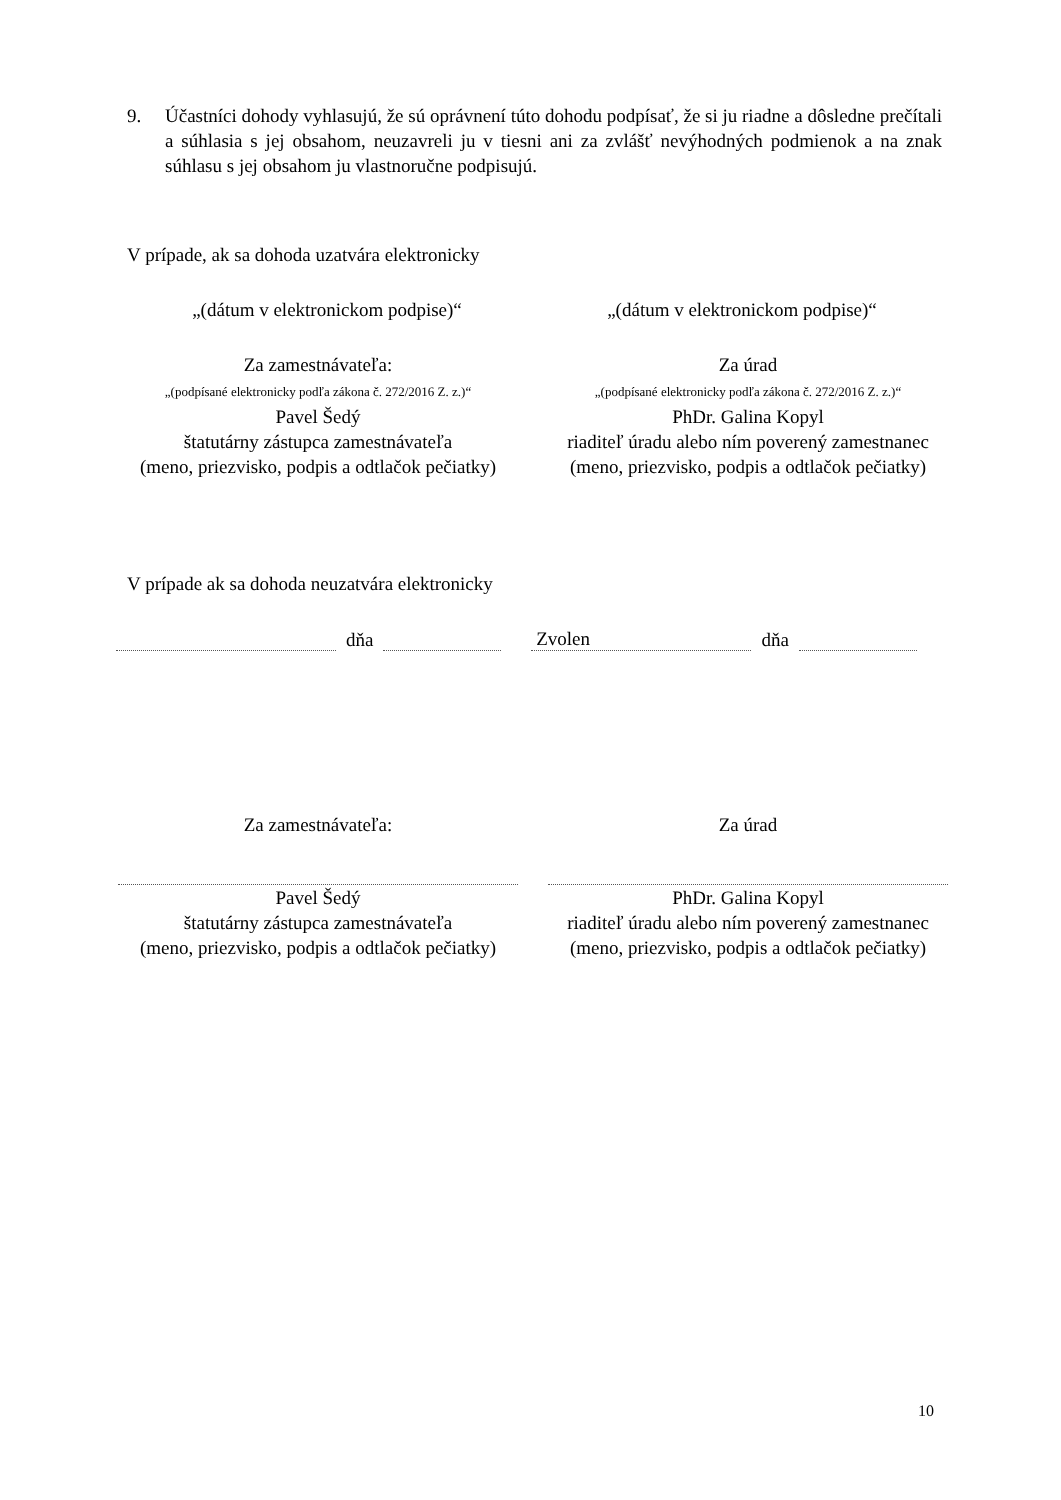9. Účastníci dohody vyhlasujú, že sú oprávnení túto dohodu podpísať, že si ju riadne a dôsledne prečítali a súhlasia s jej obsahom, neuzavreli ju v tiesni ani za zvlášť nevýhodných podmienok a na znak súhlasu s jej obsahom ju vlastnoručne podpisujú.
V prípade, ak sa dohoda uzatvára elektronicky
„(dátum v elektronickom podpise)“ „(dátum v elektronickom podpise)“
Za zamestnávateľa:
„(podpísané elektronicky podľa zákona č. 272/2016 Z. z.)“
Pavel Šedý
štatutárny zástupca zamestnávateľa
(meno, priezvisko, podpis a odtlačok pečiatky)
Za úrad
„(podpísané elektronicky podľa zákona č. 272/2016 Z. z.)“
PhDr. Galina Kopyl
riaditeľ úradu alebo ním poverený zamestnanec
(meno, priezvisko, podpis a odtlačok pečiatky)
V prípade ak sa dohoda neuzatvára elektronicky
dňa Zvolen dňa
Za zamestnávateľa: Za úrad
Pavel Šedý
štatutárny zástupca zamestnávateľa
(meno, priezvisko, podpis a odtlačok pečiatky)
PhDr. Galina Kopyl
riaditeľ úradu alebo ním poverený zamestnanec
(meno, priezvisko, podpis a odtlačok pečiatky)
10